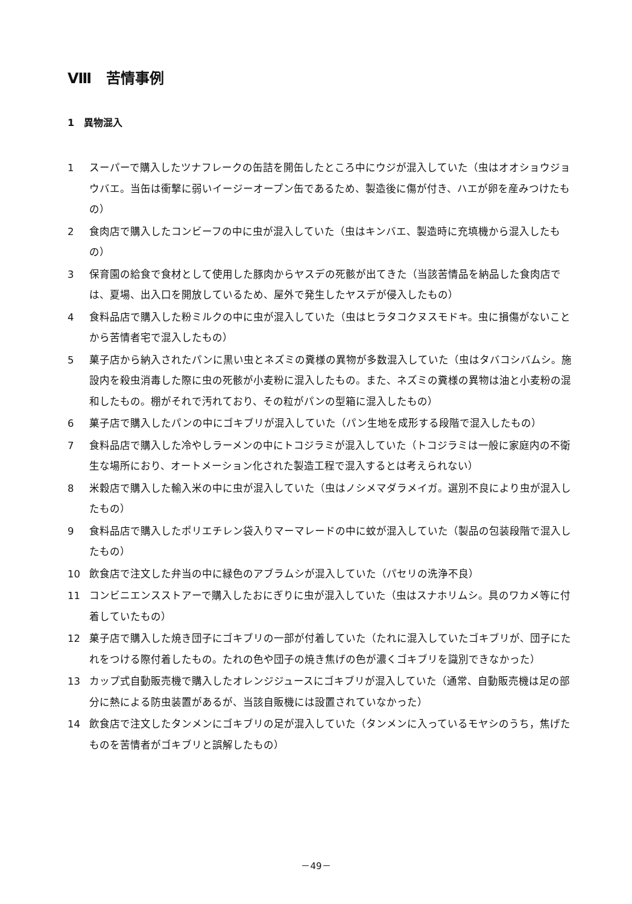Ⅷ　苦情事例
1　異物混入
1 スーパーで購入したツナフレークの缶詰を開缶したところ中にウジが混入していた（虫はオオショウジョウバエ。当缶は衝撃に弱いイージーオープン缶であるため、製造後に傷が付き、ハエが卵を産みつけたもの）
2 食肉店で購入したコンビーフの中に虫が混入していた（虫はキンバエ、製造時に充填機から混入したもの）
3 保育園の給食で食材として使用した豚肉からヤスデの死骸が出てきた（当該苦情品を納品した食肉店では、夏場、出入口を開放しているため、屋外で発生したヤスデが侵入したもの）
4 食料品店で購入した粉ミルクの中に虫が混入していた（虫はヒラタコクヌスモドキ。虫に損傷がないことから苦情者宅で混入したもの）
5 菓子店から納入されたパンに黒い虫とネズミの糞様の異物が多数混入していた（虫はタバコシバムシ。施設内を殺虫消毒した際に虫の死骸が小麦粉に混入したもの。また、ネズミの糞様の異物は油と小麦粉の混和したもの。棚がそれで汚れており、その粒がパンの型箱に混入したもの）
6 菓子店で購入したパンの中にゴキブリが混入していた（パン生地を成形する段階で混入したもの）
7 食料品店で購入した冷やしラーメンの中にトコジラミが混入していた（トコジラミは一般に家庭内の不衛生な場所におり、オートメーション化された製造工程で混入するとは考えられない）
8 米穀店で購入した輸入米の中に虫が混入していた（虫はノシメマダラメイガ。選別不良により虫が混入したもの）
9 食料品店で購入したポリエチレン袋入りマーマレードの中に蚊が混入していた（製品の包装段階で混入したもの）
10 飲食店で注文した弁当の中に緑色のアブラムシが混入していた（パセリの洗浄不良）
11 コンビニエンスストアーで購入したおにぎりに虫が混入していた（虫はスナホリムシ。具のワカメ等に付着していたもの）
12 菓子店で購入した焼き団子にゴキブリの一部が付着していた（たれに混入していたゴキブリが、団子にたれをつける際付着したもの。たれの色や団子の焼き焦げの色が濃くゴキブリを識別できなかった）
13 カップ式自動販売機で購入したオレンジジュースにゴキブリが混入していた（通常、自動販売機は足の部分に熱による防虫装置があるが、当該自販機には設置されていなかった）
14 飲食店で注文したタンメンにゴキブリの足が混入していた（タンメンに入っているモヤシのうち，焦げたものを苦情者がゴキブリと誤解したもの）
－49－